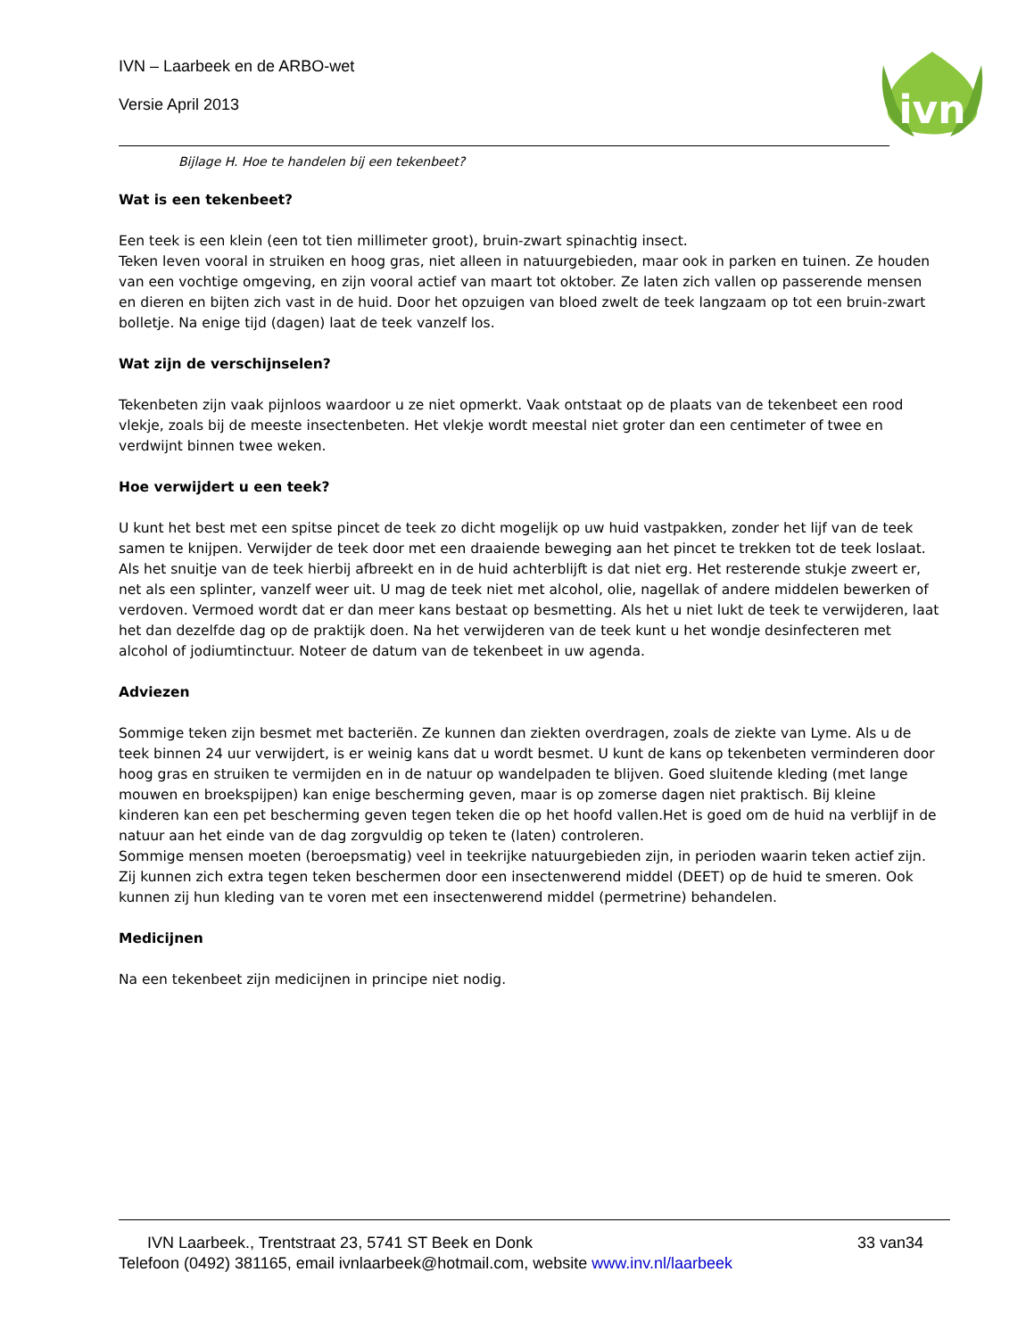IVN – Laarbeek en de ARBO-wet
Versie April 2013
ivn
Bijlage H. Hoe te handelen bij een tekenbeet?
Wat is een tekenbeet?
Een teek is een klein (een tot tien millimeter groot), bruin-zwart spinachtig insect.
Teken leven vooral in struiken en hoog gras, niet alleen in natuurgebieden, maar ook in parken en tuinen. Ze houden van een vochtige omgeving, en zijn vooral actief van maart tot oktober. Ze laten zich vallen op passerende mensen en dieren en bijten zich vast in de huid. Door het opzuigen van bloed zwelt de teek langzaam op tot een bruin-zwart bolletje. Na enige tijd (dagen) laat de teek vanzelf los.
Wat zijn de verschijnselen?
Tekenbeten zijn vaak pijnloos waardoor u ze niet opmerkt. Vaak ontstaat op de plaats van de tekenbeet een rood vlekje, zoals bij de meeste insectenbeten. Het vlekje wordt meestal niet groter dan een centimeter of twee en verdwijnt binnen twee weken.
Hoe verwijdert u een teek?
U kunt het best met een spitse pincet de teek zo dicht mogelijk op uw huid vastpakken, zonder het lijf van de teek samen te knijpen. Verwijder de teek door met een draaiende beweging aan het pincet te trekken tot de teek loslaat. Als het snuitje van de teek hierbij afbreekt en in de huid achterblijft is dat niet erg. Het resterende stukje zweert er, net als een splinter, vanzelf weer uit. U mag de teek niet met alcohol, olie, nagellak of andere middelen bewerken of verdoven. Vermoed wordt dat er dan meer kans bestaat op besmetting. Als het u niet lukt de teek te verwijderen, laat het dan dezelfde dag op de praktijk doen. Na het verwijderen van de teek kunt u het wondje desinfecteren met alcohol of jodiumtinctuur. Noteer de datum van de tekenbeet in uw agenda.
Adviezen
Sommige teken zijn besmet met bacteriën. Ze kunnen dan ziekten overdragen, zoals de ziekte van Lyme. Als u de teek binnen 24 uur verwijdert, is er weinig kans dat u wordt besmet. U kunt de kans op tekenbeten verminderen door hoog gras en struiken te vermijden en in de natuur op wandelpaden te blijven. Goed sluitende kleding (met lange mouwen en broekspijpen) kan enige bescherming geven, maar is op zomerse dagen niet praktisch. Bij kleine kinderen kan een pet bescherming geven tegen teken die op het hoofd vallen.Het is goed om de huid na verblijf in de natuur aan het einde van de dag zorgvuldig op teken te (laten) controleren.
Sommige mensen moeten (beroepsmatig) veel in teekrijke natuurgebieden zijn, in perioden waarin teken actief zijn. Zij kunnen zich extra tegen teken beschermen door een insectenwerend middel (DEET) op de huid te smeren. Ook kunnen zij hun kleding van te voren met een insectenwerend middel (permetrine) behandelen.
Medicijnen
Na een tekenbeet zijn medicijnen in principe niet nodig.
IVN Laarbeek., Trentstraat 23, 5741 ST Beek en Donk 33 van34
Telefoon (0492) 381165, email ivnlaarbeek@hotmail.com, website www.inv.nl/laarbeek